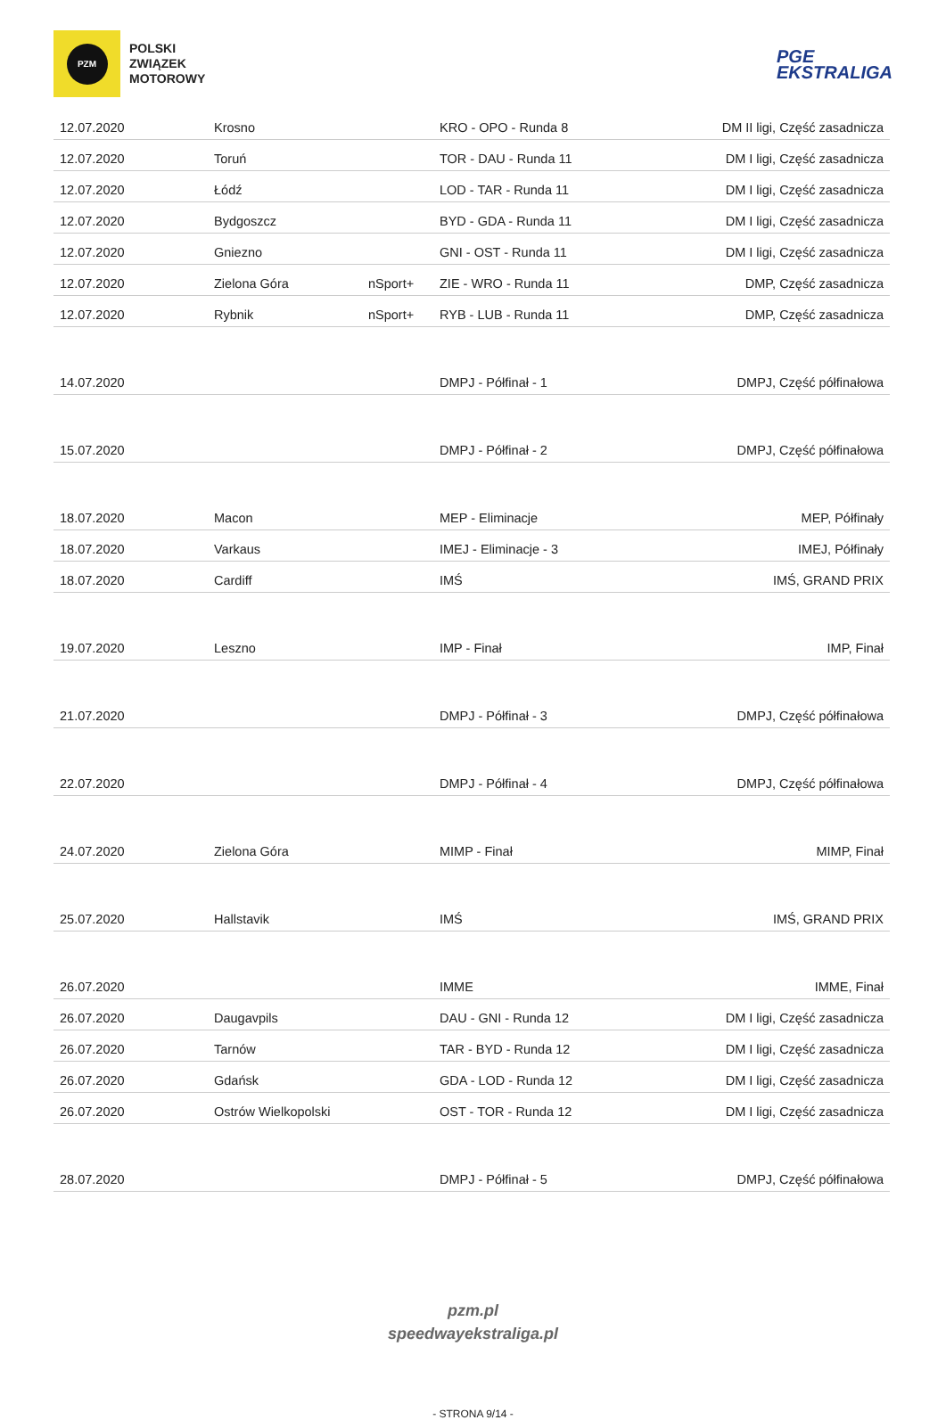PZM
POLSKI
ZWIĄZEK
MOTOROWY
PGE
EKSTRALIGA
| 12.07.2020 | Krosno | | KRO - OPO - Runda 8 | DM II ligi, Część zasadnicza |
| 12.07.2020 | Toruń | | TOR - DAU - Runda 11 | DM I ligi, Część zasadnicza |
| 12.07.2020 | Łódź | | LOD - TAR - Runda 11 | DM I ligi, Część zasadnicza |
| 12.07.2020 | Bydgoszcz | | BYD - GDA - Runda 11 | DM I ligi, Część zasadnicza |
| 12.07.2020 | Gniezno | | GNI - OST - Runda 11 | DM I ligi, Część zasadnicza |
| 12.07.2020 | Zielona Góra | nSport+ | ZIE - WRO - Runda 11 | DMP, Część zasadnicza |
| 12.07.2020 | Rybnik | nSport+ | RYB - LUB - Runda 11 | DMP, Część zasadnicza |
| 14.07.2020 | | | DMPJ - Półfinał - 1 | DMPJ, Część półfinałowa |
| 15.07.2020 | | | DMPJ - Półfinał - 2 | DMPJ, Część półfinałowa |
| 18.07.2020 | Macon | | MEP - Eliminacje | MEP, Półfinały |
| 18.07.2020 | Varkaus | | IMEJ - Eliminacje - 3 | IMEJ, Półfinały |
| 18.07.2020 | Cardiff | | IMŚ | IMŚ, GRAND PRIX |
| 19.07.2020 | Leszno | | IMP - Finał | IMP, Finał |
| 21.07.2020 | | | DMPJ - Półfinał - 3 | DMPJ, Część półfinałowa |
| 22.07.2020 | | | DMPJ - Półfinał - 4 | DMPJ, Część półfinałowa |
| 24.07.2020 | Zielona Góra | | MIMP - Finał | MIMP, Finał |
| 25.07.2020 | Hallstavik | | IMŚ | IMŚ, GRAND PRIX |
| 26.07.2020 | | | IMME | IMME, Finał |
| 26.07.2020 | Daugavpils | | DAU - GNI - Runda 12 | DM I ligi, Część zasadnicza |
| 26.07.2020 | Tarnów | | TAR - BYD - Runda 12 | DM I ligi, Część zasadnicza |
| 26.07.2020 | Gdańsk | | GDA - LOD - Runda 12 | DM I ligi, Część zasadnicza |
| 26.07.2020 | Ostrów Wielkopolski | | OST - TOR - Runda 12 | DM I ligi, Część zasadnicza |
| 28.07.2020 | | | DMPJ - Półfinał - 5 | DMPJ, Część półfinałowa |
pzm.pl
speedwayekstraliga.pl
- STRONA 9/14 -